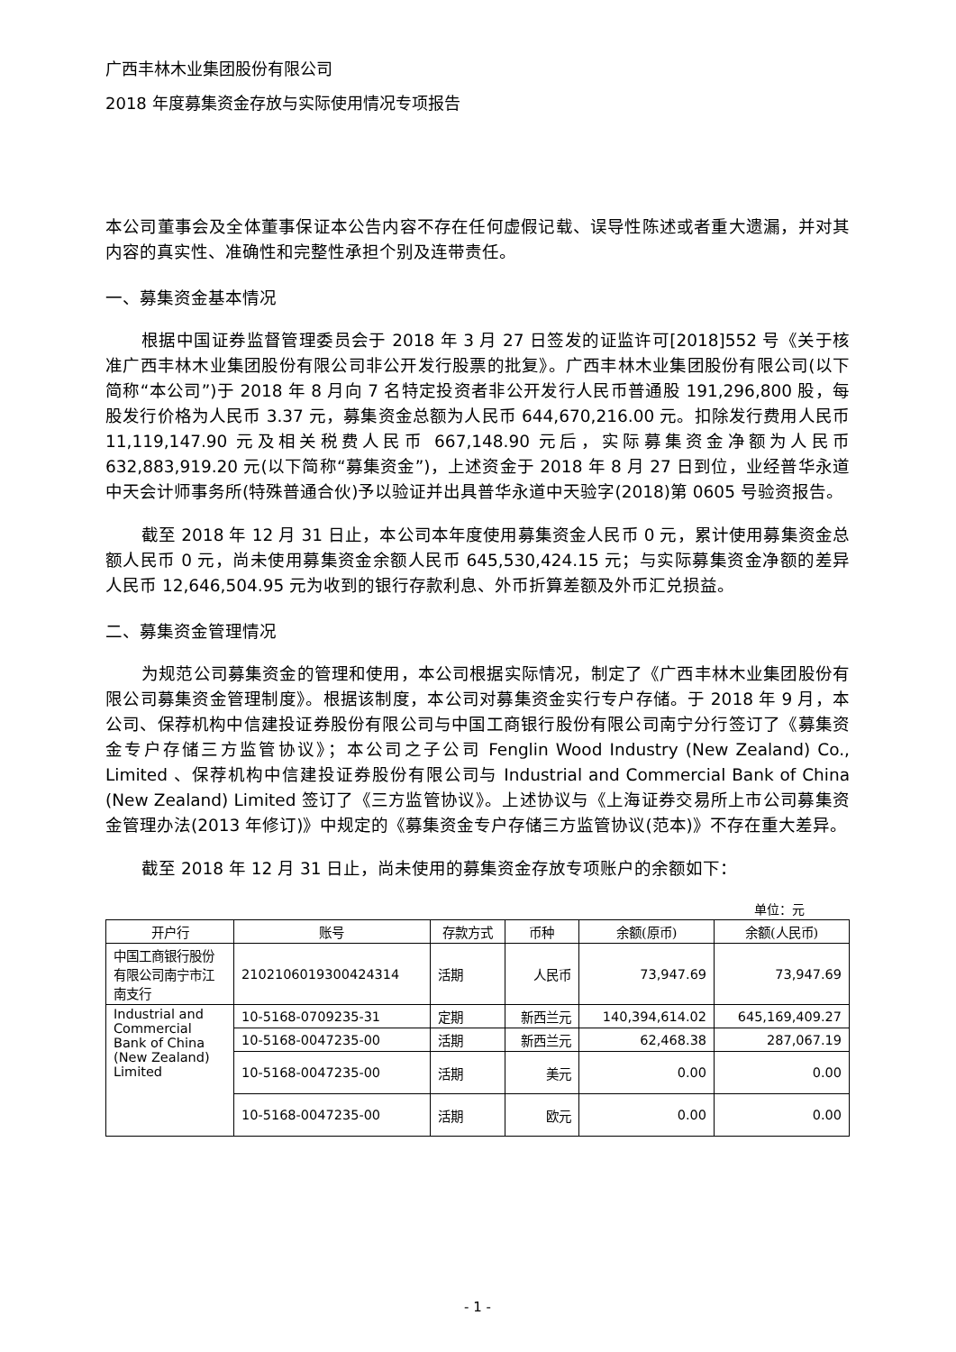广西丰林木业集团股份有限公司
2018 年度募集资金存放与实际使用情况专项报告
本公司董事会及全体董事保证本公告内容不存在任何虚假记载、误导性陈述或者重大遗漏，并对其内容的真实性、准确性和完整性承担个别及连带责任。
一、募集资金基本情况
根据中国证券监督管理委员会于 2018 年 3 月 27 日签发的证监许可[2018]552 号《关于核准广西丰林木业集团股份有限公司非公开发行股票的批复》。广西丰林木业集团股份有限公司(以下简称“本公司”)于 2018 年 8 月向 7 名特定投资者非公开发行人民币普通股 191,296,800 股，每股发行价格为人民币 3.37 元，募集资金总额为人民币 644,670,216.00 元。扣除发行费用人民币 11,119,147.90 元及相关税费人民币 667,148.90 元后，实际募集资金净额为人民币 632,883,919.20 元(以下简称“募集资金”)，上述资金于 2018 年 8 月 27 日到位，业经普华永道中天会计师事务所(特殊普通合伙)予以验证并出具普华永道中天验字(2018)第 0605 号验资报告。
截至 2018 年 12 月 31 日止，本公司本年度使用募集资金人民币 0 元，累计使用募集资金总额人民币 0 元，尚未使用募集资金余额人民币 645,530,424.15 元；与实际募集资金净额的差异人民币 12,646,504.95 元为收到的银行存款利息、外币折算差额及外币汇兑损益。
二、募集资金管理情况
为规范公司募集资金的管理和使用，本公司根据实际情况，制定了《广西丰林木业集团股份有限公司募集资金管理制度》。根据该制度，本公司对募集资金实行专户存储。于 2018 年 9 月，本公司、保荐机构中信建投证券股份有限公司与中国工商银行股份有限公司南宁分行签订了《募集资金专户存储三方监管协议》；本公司之子公司 Fenglin Wood Industry (New Zealand) Co., Limited 、保荐机构中信建投证券股份有限公司与 Industrial and Commercial Bank of China (New Zealand) Limited 签订了《三方监管协议》。上述协议与《上海证券交易所上市公司募集资金管理办法(2013 年修订)》中规定的《募集资金专户存储三方监管协议(范本)》不存在重大差异。
截至 2018 年 12 月 31 日止，尚未使用的募集资金存放专项账户的余额如下：
单位：元
| 开户行 | 账号 | 存款方式 | 币种 | 余额(原币) | 余额(人民币) |
| --- | --- | --- | --- | --- | --- |
| 中国工商银行股份有限公司南宁市江南支行 | 2102106019300424314 | 活期 | 人民币 | 73,947.69 | 73,947.69 |
| Industrial and Commercial Bank of China (New Zealand) Limited | 10-5168-0709235-31 | 定期 | 新西兰元 | 140,394,614.02 | 645,169,409.27 |
| | 10-5168-0047235-00 | 活期 | 新西兰元 | 62,468.38 | 287,067.19 |
| | 10-5168-0047235-00 | 活期 | 美元 | 0.00 | 0.00 |
| | 10-5168-0047235-00 | 活期 | 欧元 | 0.00 | 0.00 |
- 1 -